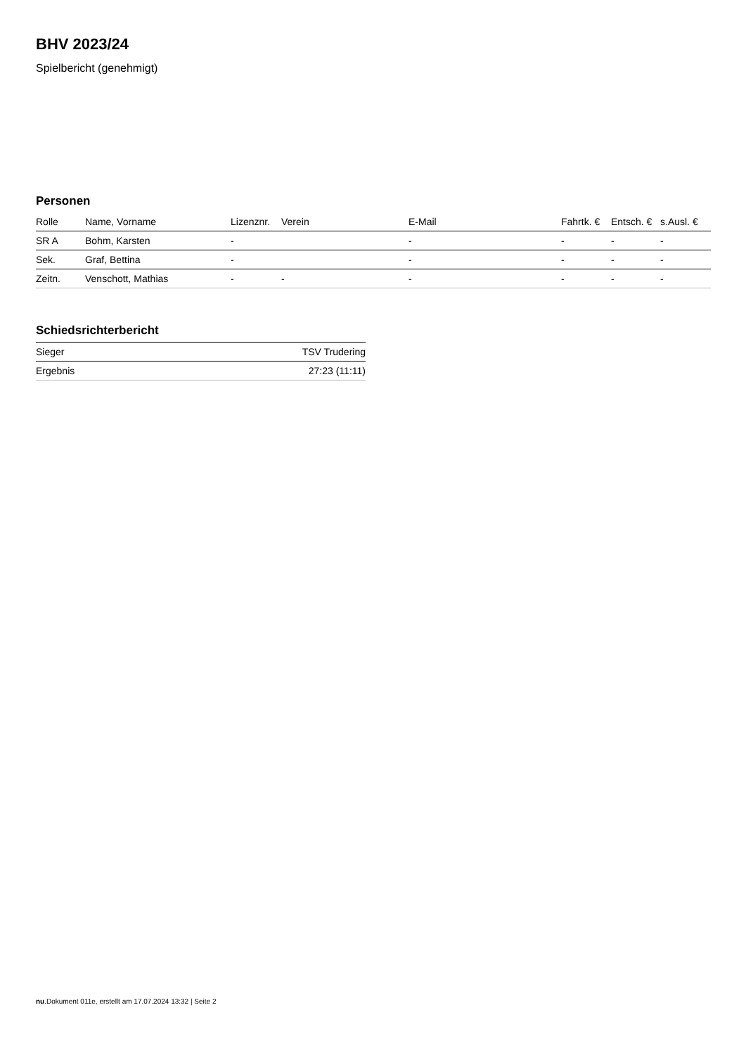BHV 2023/24
Spielbericht (genehmigt)
Personen
| Rolle | Name, Vorname | Lizenznr. | Verein | E-Mail | Fahrtk. € | Entsch. € | s.Ausl. € |
| --- | --- | --- | --- | --- | --- | --- | --- |
| SR A | Bohm, Karsten | - | | - | - | - | - |
| Sek. | Graf, Bettina | - | | - | - | - | - |
| Zeitn. | Venschott, Mathias | - | - | - | - | - | - |
Schiedsrichterbericht
| Sieger | TSV Trudering |
| Ergebnis | 27:23 (11:11) |
nu.Dokument 011e, erstellt am 17.07.2024 13:32 | Seite 2